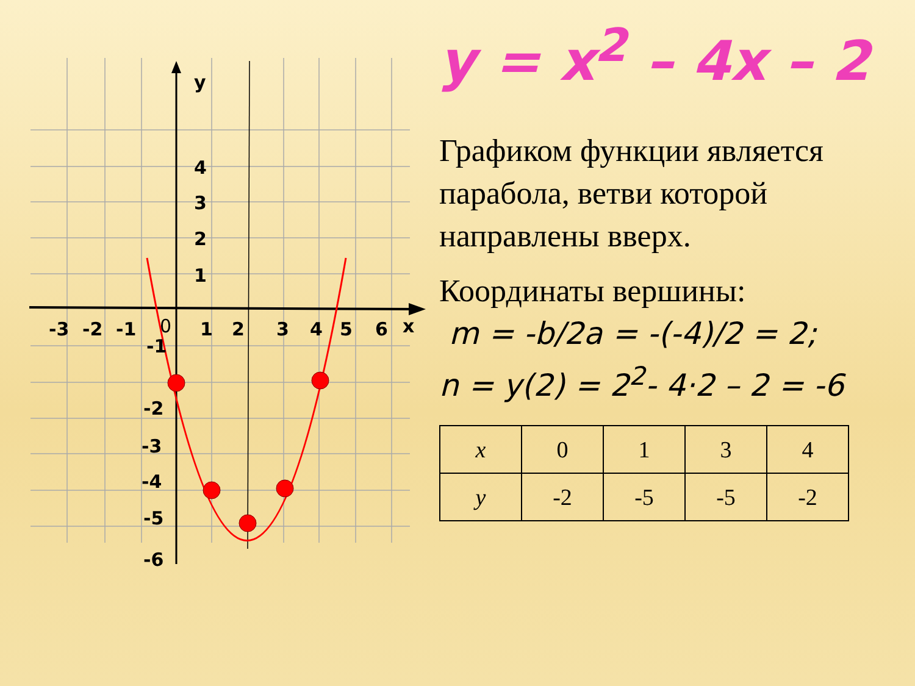y
x
4
3
2
1
-3
-2
-1
0
1
2
3
4
5
6
-1
-2
-3
-4
-5
-6
y = x<sup>2</sup> – 4x – 2
Графиком функции является парабола, ветви которой направлены вверх.
Координаты вершины:
m = -b/2a = -(-4)/2 = 2;
n = y(2) = 2<sup>2</sup>- 4·2 – 2 = -6
| x | 0 | 1 | 3 | 4 |
| y | -2 | -5 | -5 | -2 |